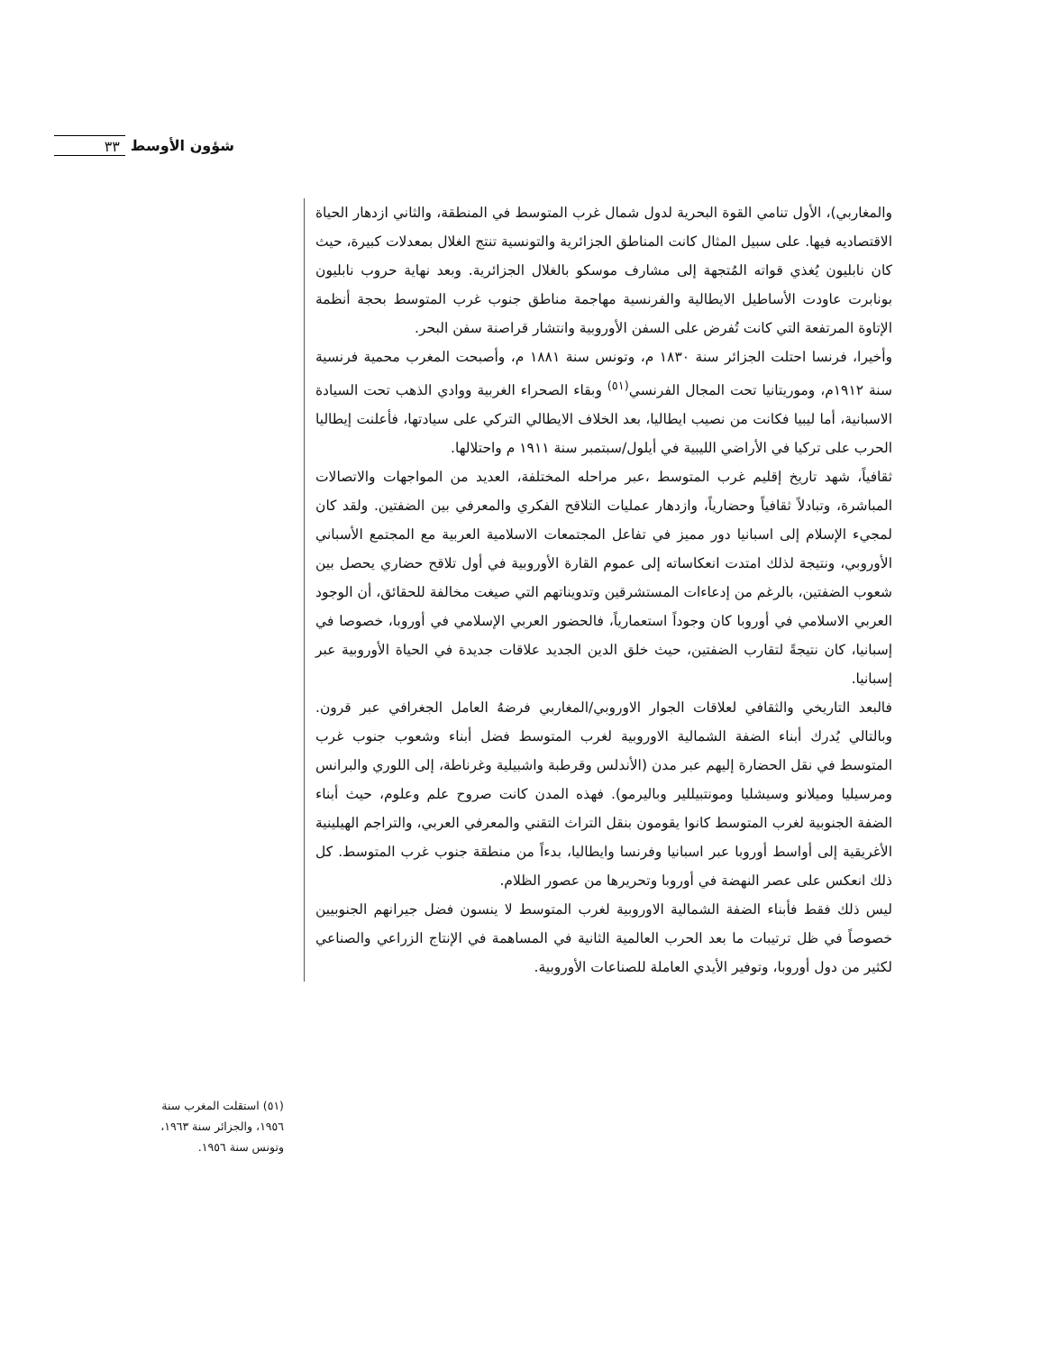٣٣ شؤون الأوسط
والمغاربي)، الأول تنامي القوة البحرية لدول شمال غرب المتوسط في المنطقة، والثاني ازدهار الحياة الاقتصاديه فيها. على سبيل المثال كانت المناطق الجزائرية والتونسية تنتج الغلال بمعدلات كبيرة، حيث كان نابليون يُغذي قواته المُتجهة إلى مشارف موسكو بالغلال الجزائرية. وبعد نهاية حروب نابليون بونابرت عاودت الأساطيل الايطالية والفرنسية مهاجمة مناطق جنوب غرب المتوسط بحجة أنظمة الإتاوة المرتفعة التي كانت تُفرض على السفن الأوروبية وانتشار قراصنة سفن البحر.
وأخيرا، فرنسا احتلت الجزائر سنة ١٨٣٠ م، وتونس سنة ١٨٨١ م، وأصبحت المغرب محمية فرنسية سنة ١٩١٢م، وموريتانيا تحت المجال الفرنسي<sup>(٥١)</sup> وبقاء الصحراء الغربية ووادي الذهب تحت السيادة الاسبانية، أما ليبيا فكانت من نصيب ايطاليا، بعد الخلاف الايطالي التركي على سيادتها، فأعلنت إيطاليا الحرب على تركيا في الأراضي الليبية في أيلول/سبتمبر سنة ١٩١١ م واحتلالها.
ثقافياً، شهد تاريخ إقليم غرب المتوسط ،عبر مراحله المختلفة، العديد من المواجهات والاتصالات المباشرة، وتبادلاً ثقافياً وحضارياً، وازدهار عمليات التلاقح الفكري والمعرفي بين الضفتين. ولقد كان لمجيء الإسلام إلى اسبانيا دور مميز في تفاعل المجتمعات الاسلامية العربية مع المجتمع الأسباني الأوروبي، ونتيجة لذلك امتدت انعكاساته إلى عموم القارة الأوروبية في أول تلاقح حضاري يحصل بين شعوب الضفتين، بالرغم من إدعاءات المستشرقين وتدويناتهم التي صيغت مخالفة للحقائق، أن الوجود العربي الاسلامي في أوروبا كان وجوداً استعمارياً، فالحضور العربي الإسلامي في أوروبا، خصوصا في إسبانيا، كان نتيجةً لتقارب الضفتين، حيث خلق الدين الجديد علاقات جديدة في الحياة الأوروبية عبر إسبانيا.
فالبعد التاريخي والثقافي لعلاقات الجوار الاوروبي/المغاربي فرضهُ العامل الجغرافي عبر قرون. وبالتالي يُدرك أبناء الضفة الشمالية الاوروبية لغرب المتوسط فضل أبناء وشعوب جنوب غرب المتوسط في نقل الحضارة إليهم عبر مدن (الأندلس وقرطبة واشبيلية وغرناطة، إلى اللوري والبرانس ومرسيليا وميلانو وسيشليا ومونتبيللير وباليرمو). فهذه المدن كانت صروح علم وعلوم، حيث أبناء الضفة الجنوبية لغرب المتوسط كانوا يقومون بنقل التراث التقني والمعرفي العربي، والتراجم الهيلينية الأغريقية إلى أواسط أوروبا عبر اسبانيا وفرنسا وايطاليا، بدءاً من منطقة جنوب غرب المتوسط. كل ذلك انعكس على عصر النهضة في أوروبا وتحريرها من عصور الظلام.
ليس ذلك فقط فأبناء الضفة الشمالية الاوروبية لغرب المتوسط لا ينسون فضل جيرانهم الجنوبيين خصوصاً في ظل ترتيبات ما بعد الحرب العالمية الثانية في المساهمة في الإنتاج الزراعي والصناعي لكثير من دول أوروبا، وتوفير الأيدي العاملة للصناعات الأوروبية.
(٥١) استقلت المغرب سنة ١٩٥٦، والجزائر سنة ١٩٦٣، وتونس سنة ١٩٥٦.